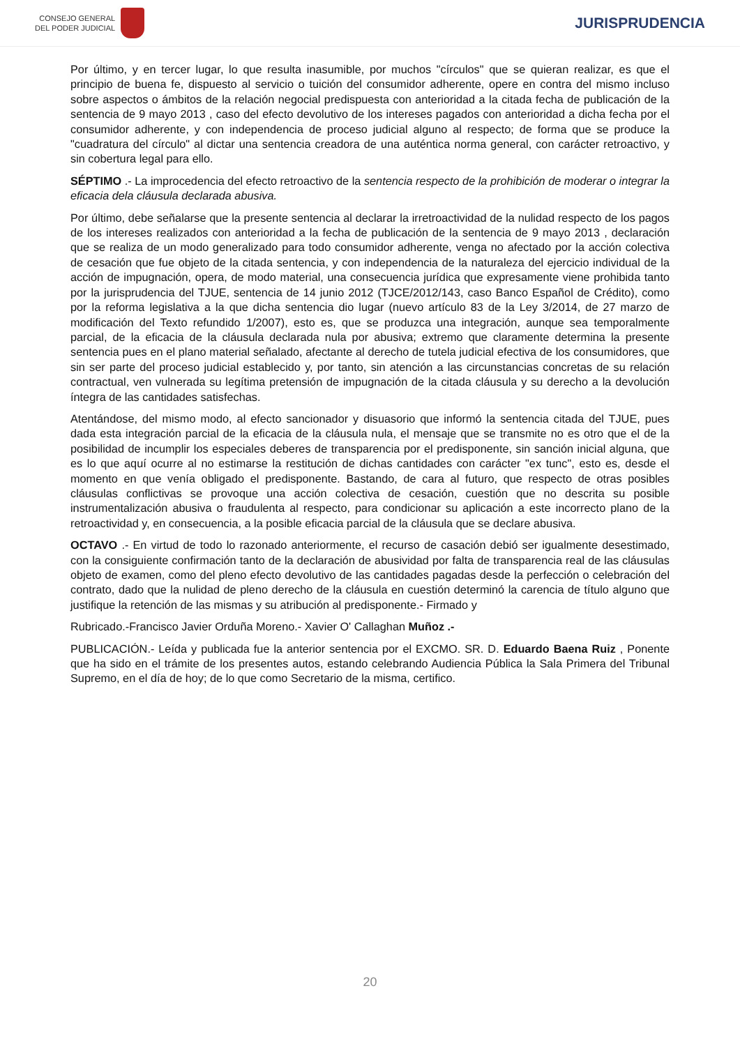CONSEJO GENERAL
DEL PODER JUDICIAL
JURISPRUDENCIA
Por último, y en tercer lugar, lo que resulta inasumible, por muchos "círculos" que se quieran realizar, es que el principio de buena fe, dispuesto al servicio o tuición del consumidor adherente, opere en contra del mismo incluso sobre aspectos o ámbitos de la relación negocial predispuesta con anterioridad a la citada fecha de publicación de la sentencia de 9 mayo 2013 , caso del efecto devolutivo de los intereses pagados con anterioridad a dicha fecha por el consumidor adherente, y con independencia de proceso judicial alguno al respecto; de forma que se produce la "cuadratura del círculo" al dictar una sentencia creadora de una auténtica norma general, con carácter retroactivo, y sin cobertura legal para ello.
SÉPTIMO .- La improcedencia del efecto retroactivo de la sentencia respecto de la prohibición de moderar o integrar la eficacia dela cláusula declarada abusiva.
Por último, debe señalarse que la presente sentencia al declarar la irretroactividad de la nulidad respecto de los pagos de los intereses realizados con anterioridad a la fecha de publicación de la sentencia de 9 mayo 2013 , declaración que se realiza de un modo generalizado para todo consumidor adherente, venga no afectado por la acción colectiva de cesación que fue objeto de la citada sentencia, y con independencia de la naturaleza del ejercicio individual de la acción de impugnación, opera, de modo material, una consecuencia jurídica que expresamente viene prohibida tanto por la jurisprudencia del TJUE, sentencia de 14 junio 2012 (TJCE/2012/143, caso Banco Español de Crédito), como por la reforma legislativa a la que dicha sentencia dio lugar (nuevo artículo 83 de la Ley 3/2014, de 27 marzo de modificación del Texto refundido 1/2007), esto es, que se produzca una integración, aunque sea temporalmente parcial, de la eficacia de la cláusula declarada nula por abusiva; extremo que claramente determina la presente sentencia pues en el plano material señalado, afectante al derecho de tutela judicial efectiva de los consumidores, que sin ser parte del proceso judicial establecido y, por tanto, sin atención a las circunstancias concretas de su relación contractual, ven vulnerada su legítima pretensión de impugnación de la citada cláusula y su derecho a la devolución íntegra de las cantidades satisfechas.
Atentándose, del mismo modo, al efecto sancionador y disuasorio que informó la sentencia citada del TJUE, pues dada esta integración parcial de la eficacia de la cláusula nula, el mensaje que se transmite no es otro que el de la posibilidad de incumplir los especiales deberes de transparencia por el predisponente, sin sanción inicial alguna, que es lo que aquí ocurre al no estimarse la restitución de dichas cantidades con carácter "ex tunc", esto es, desde el momento en que venía obligado el predisponente. Bastando, de cara al futuro, que respecto de otras posibles cláusulas conflictivas se provoque una acción colectiva de cesación, cuestión que no descrita su posible instrumentalización abusiva o fraudulenta al respecto, para condicionar su aplicación a este incorrecto plano de la retroactividad y, en consecuencia, a la posible eficacia parcial de la cláusula que se declare abusiva.
OCTAVO .- En virtud de todo lo razonado anteriormente, el recurso de casación debió ser igualmente desestimado, con la consiguiente confirmación tanto de la declaración de abusividad por falta de transparencia real de las cláusulas objeto de examen, como del pleno efecto devolutivo de las cantidades pagadas desde la perfección o celebración del contrato, dado que la nulidad de pleno derecho de la cláusula en cuestión determinó la carencia de título alguno que justifique la retención de las mismas y su atribución al predisponente.- Firmado y
Rubricado.-Francisco Javier Orduña Moreno.- Xavier O' Callaghan Muñoz .-
PUBLICACIÓN.- Leída y publicada fue la anterior sentencia por el EXCMO. SR. D. Eduardo Baena Ruiz , Ponente que ha sido en el trámite de los presentes autos, estando celebrando Audiencia Pública la Sala Primera del Tribunal Supremo, en el día de hoy; de lo que como Secretario de la misma, certifico.
20